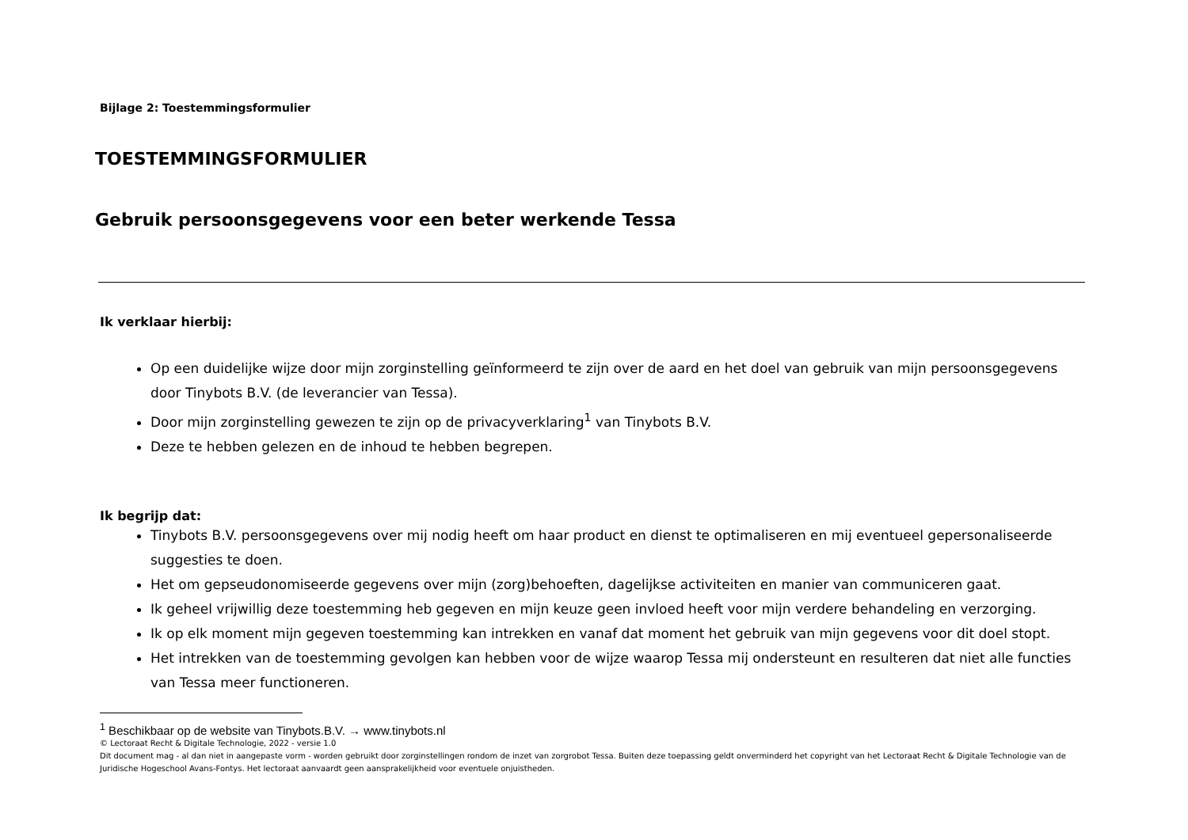Bijlage 2: Toestemmingsformulier
TOESTEMMINGSFORMULIER
Gebruik persoonsgegevens voor een beter werkende Tessa
Ik verklaar hierbij:
Op een duidelijke wijze door mijn zorginstelling geïnformeerd te zijn over de aard en het doel van gebruik van mijn persoonsgegevens door Tinybots B.V. (de leverancier van Tessa).
Door mijn zorginstelling gewezen te zijn op de privacyverklaring<sup>1</sup> van Tinybots B.V.
Deze te hebben gelezen en de inhoud te hebben begrepen.
Ik begrijp dat:
Tinybots B.V. persoonsgegevens over mij nodig heeft om haar product en dienst te optimaliseren en mij eventueel gepersonaliseerde suggesties te doen.
Het om gepseudonomiseerde gegevens over mijn (zorg)behoeften, dagelijkse activiteiten en manier van communiceren gaat.
Ik geheel vrijwillig deze toestemming heb gegeven en mijn keuze geen invloed heeft voor mijn verdere behandeling en verzorging.
Ik op elk moment mijn gegeven toestemming kan intrekken en vanaf dat moment het gebruik van mijn gegevens voor dit doel stopt.
Het intrekken van de toestemming gevolgen kan hebben voor de wijze waarop Tessa mij ondersteunt en resulteren dat niet alle functies van Tessa meer functioneren.
<sup>1</sup> Beschikbaar op de website van Tinybots.B.V. → www.tinybots.nl
© Lectoraat Recht & Digitale Technologie, 2022 - versie 1.0
Dit document mag - al dan niet in aangepaste vorm - worden gebruikt door zorginstellingen rondom de inzet van zorgrobot Tessa. Buiten deze toepassing geldt onverminderd het copyright van het Lectoraat Recht & Digitale Technologie van de Juridische Hogeschool Avans-Fontys. Het lectoraat aanvaardt geen aansprakelijkheid voor eventuele onjuistheden.